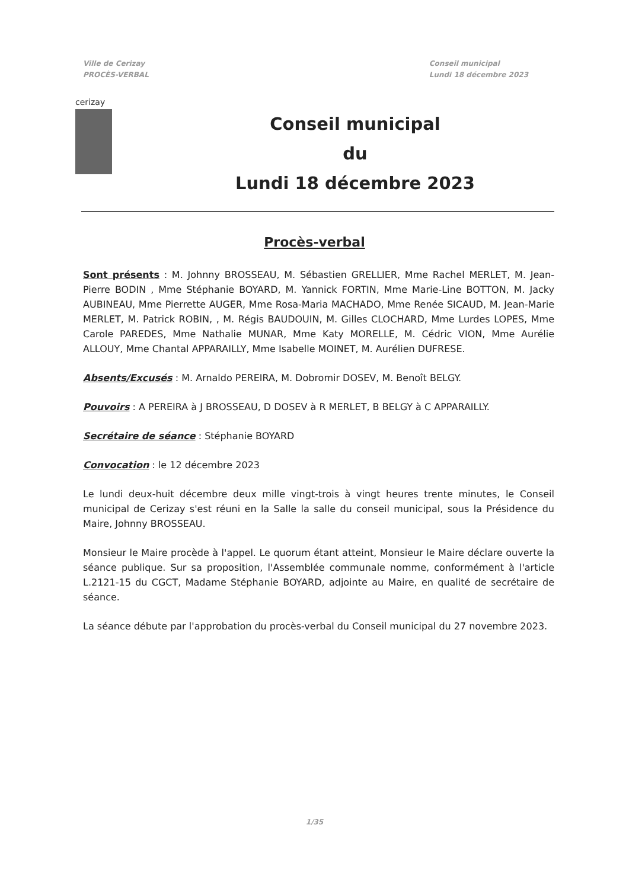Ville de Cerizay
PROCÈS-VERBAL
Conseil municipal
Lundi 18 décembre 2023
cerizay
Conseil municipal
du
Lundi 18 décembre 2023
Procès-verbal
Sont présents : M. Johnny BROSSEAU, M. Sébastien GRELLIER, Mme Rachel MERLET, M. Jean-Pierre BODIN , Mme Stéphanie BOYARD, M. Yannick FORTIN, Mme Marie-Line BOTTON, M. Jacky AUBINEAU, Mme Pierrette AUGER, Mme Rosa-Maria MACHADO, Mme Renée SICAUD, M. Jean-Marie MERLET, M. Patrick ROBIN, , M. Régis BAUDOUIN, M. Gilles CLOCHARD, Mme Lurdes LOPES, Mme Carole PAREDES, Mme Nathalie MUNAR, Mme Katy MORELLE, M. Cédric VION, Mme Aurélie ALLOUY, Mme Chantal APPARAILLY, Mme Isabelle MOINET, M. Aurélien DUFRESE.
Absents/Excusés : M. Arnaldo PEREIRA, M. Dobromir DOSEV, M. Benoît BELGY.
Pouvoirs : A PEREIRA à J BROSSEAU, D DOSEV à R MERLET, B BELGY à C APPARAILLY.
Secrétaire de séance : Stéphanie BOYARD
Convocation : le 12 décembre 2023
Le lundi deux-huit décembre deux mille vingt-trois à vingt heures trente minutes, le Conseil municipal de Cerizay s'est réuni en la Salle la salle du conseil municipal, sous la Présidence du Maire, Johnny BROSSEAU.
Monsieur le Maire procède à l'appel. Le quorum étant atteint, Monsieur le Maire déclare ouverte la séance publique. Sur sa proposition, l'Assemblée communale nomme, conformément à l'article L.2121-15 du CGCT, Madame Stéphanie BOYARD, adjointe au Maire, en qualité de secrétaire de séance.
La séance débute par l'approbation du procès-verbal du Conseil municipal du 27 novembre 2023.
1/35